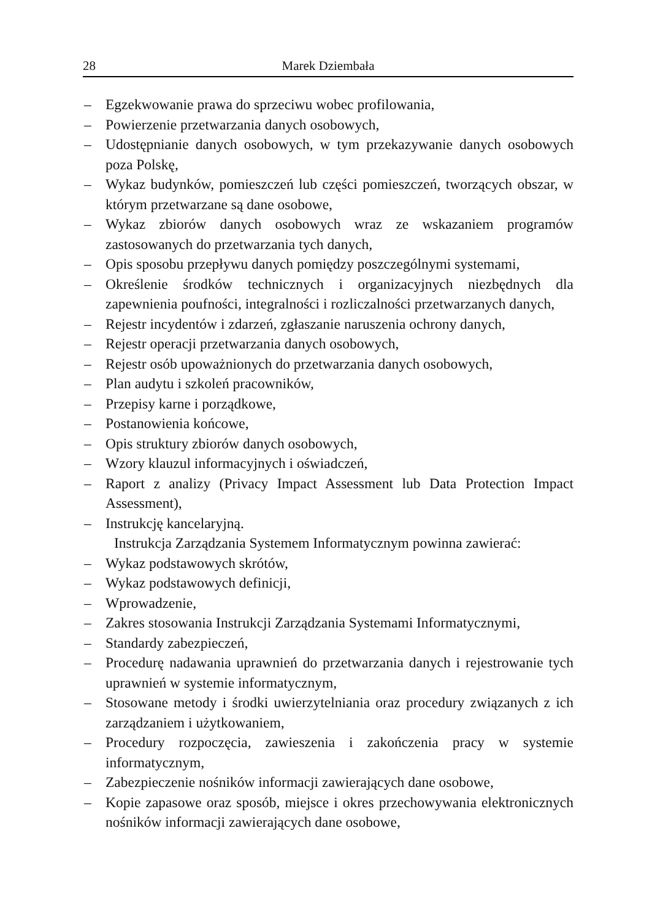28 Marek Dziembała
– Egzekwowanie prawa do sprzeciwu wobec profilowania,
– Powierzenie przetwarzania danych osobowych,
– Udostępnianie danych osobowych, w tym przekazywanie danych osobowych poza Polskę,
– Wykaz budynków, pomieszczeń lub części pomieszczeń, tworzących obszar, w którym przetwarzane są dane osobowe,
– Wykaz zbiorów danych osobowych wraz ze wskazaniem programów zastosowanych do przetwarzania tych danych,
– Opis sposobu przepływu danych pomiędzy poszczególnymi systemami,
– Określenie środków technicznych i organizacyjnych niezbędnych dla zapewnienia poufności, integralności i rozliczalności przetwarzanych danych,
– Rejestr incydentów i zdarzeń, zgłaszanie naruszenia ochrony danych,
– Rejestr operacji przetwarzania danych osobowych,
– Rejestr osób upoważnionych do przetwarzania danych osobowych,
– Plan audytu i szkoleń pracowników,
– Przepisy karne i porządkowe,
– Postanowienia końcowe,
– Opis struktury zbiorów danych osobowych,
– Wzory klauzul informacyjnych i oświadczeń,
– Raport z analizy (Privacy Impact Assessment lub Data Protection Impact Assessment),
– Instrukcję kancelaryjną.
Instrukcja Zarządzania Systemem Informatycznym powinna zawierać:
– Wykaz podstawowych skrótów,
– Wykaz podstawowych definicji,
– Wprowadzenie,
– Zakres stosowania Instrukcji Zarządzania Systemami Informatycznymi,
– Standardy zabezpieczeń,
– Procedurę nadawania uprawnień do przetwarzania danych i rejestrowanie tych uprawnień w systemie informatycznym,
– Stosowane metody i środki uwierzytelniania oraz procedury związanych z ich zarządzaniem i użytkowaniem,
– Procedury rozpoczęcia, zawieszenia i zakończenia pracy w systemie informatycznym,
– Zabezpieczenie nośników informacji zawierających dane osobowe,
– Kopie zapasowe oraz sposób, miejsce i okres przechowywania elektronicznych nośników informacji zawierających dane osobowe,